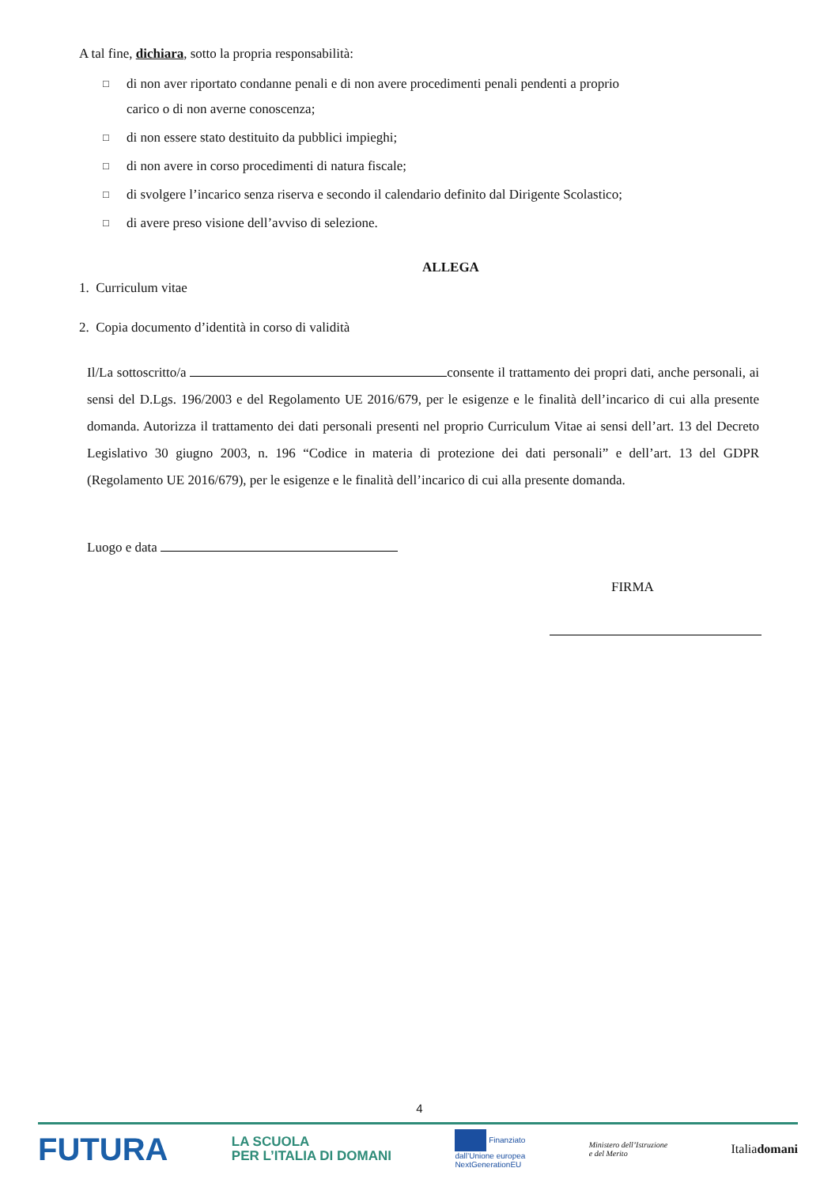A tal fine, dichiara, sotto la propria responsabilità:
□ di non aver riportato condanne penali e di non avere procedimenti penali pendenti a proprio
carico o di non averne conoscenza;
□ di non essere stato destituito da pubblici impieghi;
□ di non avere in corso procedimenti di natura fiscale;
□ di svolgere l’incarico senza riserva e secondo il calendario definito dal Dirigente Scolastico;
□ di avere preso visione dell’avviso di selezione.
ALLEGA
1. Curriculum vitae
2. Copia documento d’identità in corso di validità
Il/La sottoscritto/a consente il trattamento dei propri dati, anche personali, ai sensi del D.Lgs. 196/2003 e del Regolamento UE 2016/679, per le esigenze e le finalità dell’incarico di cui alla presente domanda. Autorizza il trattamento dei dati personali presenti nel proprio Curriculum Vitae ai sensi dell’art. 13 del Decreto Legislativo 30 giugno 2003, n. 196 “Codice in materia di protezione dei dati personali” e dell’art. 13 del GDPR (Regolamento UE 2016/679), per le esigenze e le finalità dell’incarico di cui alla presente domanda.
Luogo e data
FIRMA
4
FUTURA LA SCUOLA
PER L’ITALIA DI DOMANI Finanziato
dall’Unione europea
NextGenerationEU Ministero dell’Istruzione
e del Merito Italiadomani